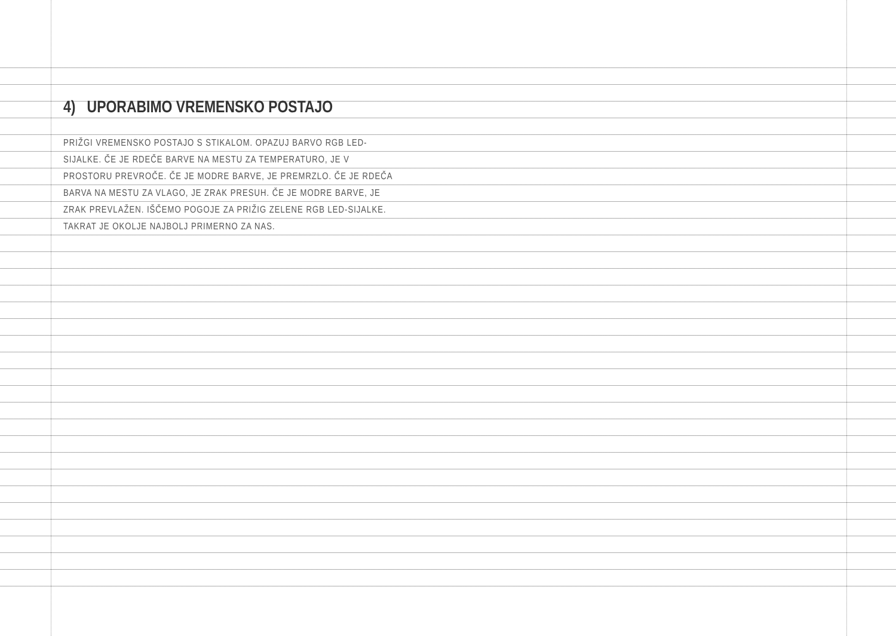4) UPORABIMO VREMENSKO POSTAJO
PRIŽGI VREMENSKO POSTAJO S STIKALOM. OPAZUJ BARVO RGB LED-SIJALKE. ČE JE RDEČE BARVE NA MESTU ZA TEMPERATURO, JE V PROSTORU PREVROČE. ČE JE MODRE BARVE, JE PREMRZLO. ČE JE RDEČA BARVA NA MESTU ZA VLAGO, JE ZRAK PRESUH. ČE JE MODRE BARVE, JE ZRAK PREVLAŽEN. IŠČEMO POGOJE ZA PRIŽIG ZELENE RGB LED-SIJALKE. TAKRAT JE OKOLJE NAJBOLJ PRIMERNO ZA NAS.